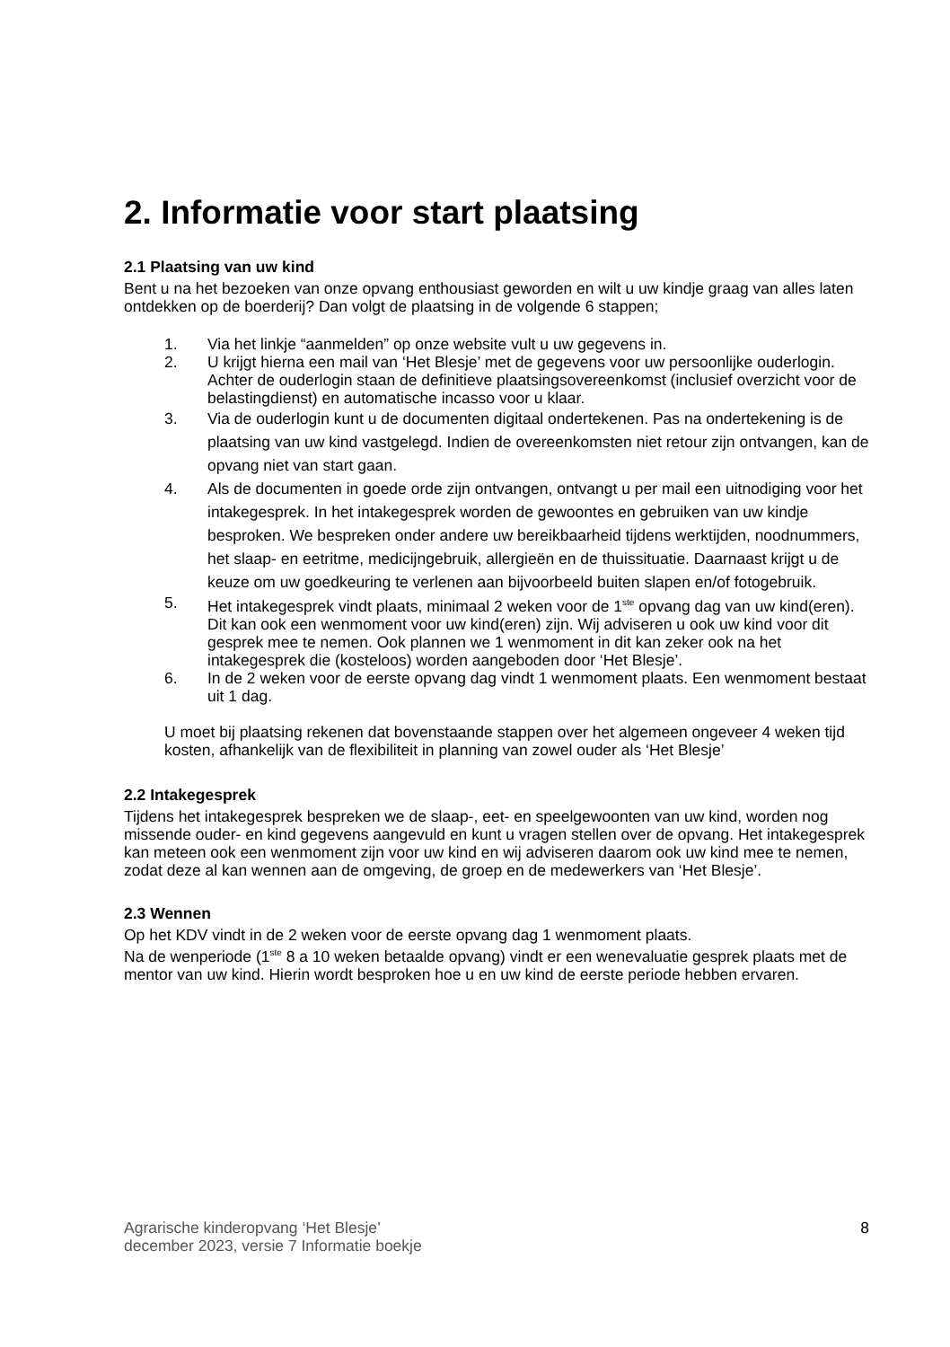2. Informatie voor start plaatsing
2.1 Plaatsing van uw kind
Bent u na het bezoeken van onze opvang enthousiast geworden en wilt u uw kindje graag van alles laten ontdekken op de boerderij? Dan volgt de plaatsing in de volgende 6 stappen;
1. Via het linkje “aanmelden” op onze website vult u uw gegevens in.
2. U krijgt hierna een mail van ‘Het Blesje’ met de gegevens voor uw persoonlijke ouderlogin. Achter de ouderlogin staan de definitieve plaatsingsovereenkomst (inclusief overzicht voor de belastingdienst) en automatische incasso voor u klaar.
3. Via de ouderlogin kunt u de documenten digitaal ondertekenen. Pas na ondertekening is de plaatsing van uw kind vastgelegd. Indien de overeenkomsten niet retour zijn ontvangen, kan de opvang niet van start gaan.
4. Als de documenten in goede orde zijn ontvangen, ontvangt u per mail een uitnodiging voor het intakegesprek. In het intakegesprek worden de gewoontes en gebruiken van uw kindje besproken. We bespreken onder andere uw bereikbaarheid tijdens werktijden, noodnummers, het slaap- en eetritme, medicijngebruik, allergieën en de thuissituatie. Daarnaast krijgt u de keuze om uw goedkeuring te verlenen aan bijvoorbeeld buiten slapen en/of fotogebruik.
5. Het intakegesprek vindt plaats, minimaal 2 weken voor de 1<sup>ste</sup> opvang dag van uw kind(eren). Dit kan ook een wenmoment voor uw kind(eren) zijn. Wij adviseren u ook uw kind voor dit gesprek mee te nemen. Ook plannen we 1 wenmoment in dit kan zeker ook na het intakegesprek die (kosteloos) worden aangeboden door ‘Het Blesje’.
6. In de 2 weken voor de eerste opvang dag vindt 1 wenmoment plaats. Een wenmoment bestaat uit 1 dag.
U moet bij plaatsing rekenen dat bovenstaande stappen over het algemeen ongeveer 4 weken tijd kosten, afhankelijk van de flexibiliteit in planning van zowel ouder als ‘Het Blesje’
2.2 Intakegesprek
Tijdens het intakegesprek bespreken we de slaap-, eet- en speelgewoonten van uw kind, worden nog missende ouder- en kind gegevens aangevuld en kunt u vragen stellen over de opvang. Het intakegesprek kan meteen ook een wenmoment zijn voor uw kind en wij adviseren daarom ook uw kind mee te nemen, zodat deze al kan wennen aan de omgeving, de groep en de medewerkers van ‘Het Blesje’.
2.3 Wennen
Op het KDV vindt in de 2 weken voor de eerste opvang dag 1 wenmoment plaats.
Na de wenperiode (1<sup>ste</sup> 8 a 10 weken betaalde opvang) vindt er een wenevaluatie gesprek plaats met de mentor van uw kind. Hierin wordt besproken hoe u en uw kind de eerste periode hebben ervaren.
Agrarische kinderopvang ‘Het Blesje’
december 2023, versie 7 Informatie boekje 8